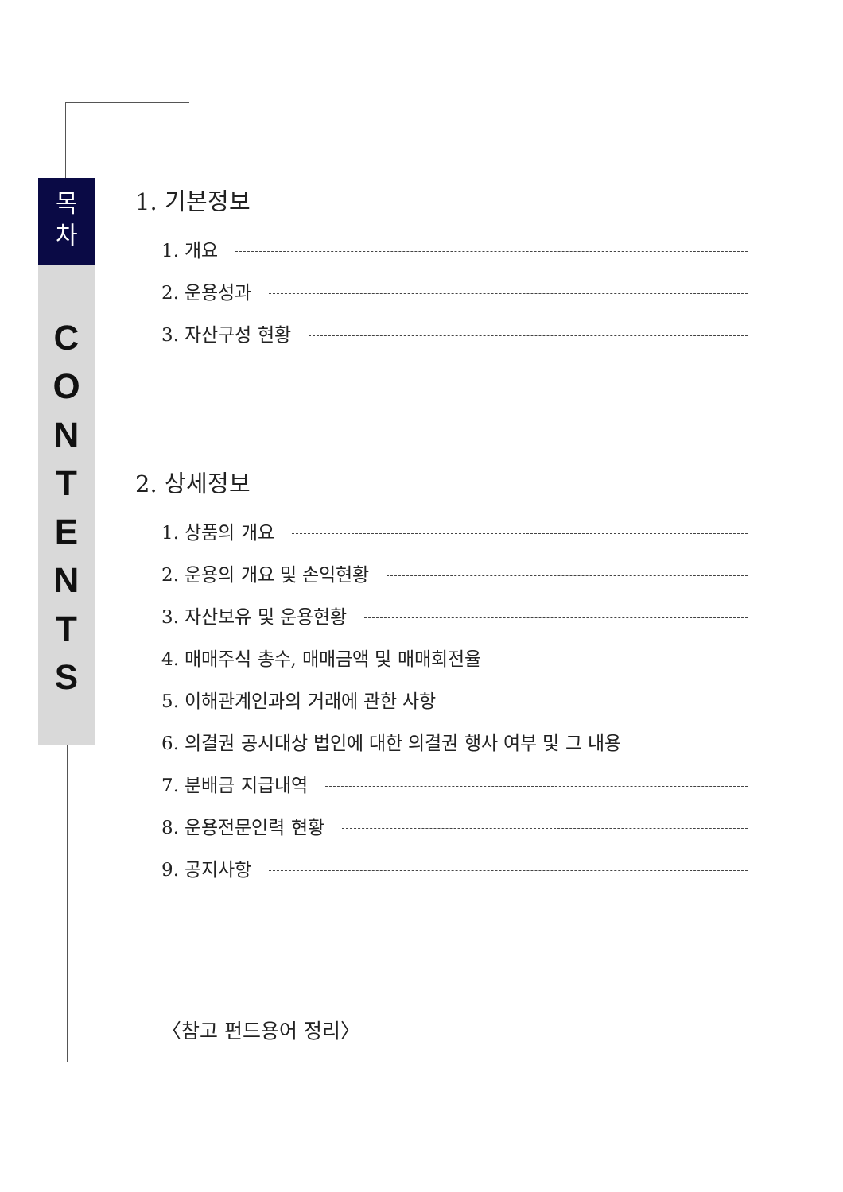목
차
C
O
N
T
E
N
T
S
1. 기본정보
1. 개요
2. 운용성과
3. 자산구성 현황
2. 상세정보
1. 상품의 개요
2. 운용의 개요 및 손익현황
3. 자산보유 및 운용현황
4. 매매주식 총수, 매매금액 및 매매회전율
5. 이해관계인과의 거래에 관한 사항
6. 의결권 공시대상 법인에 대한 의결권 행사 여부 및 그 내용
7. 분배금 지급내역
8. 운용전문인력 현황
9. 공지사항
〈참고 펀드용어 정리〉